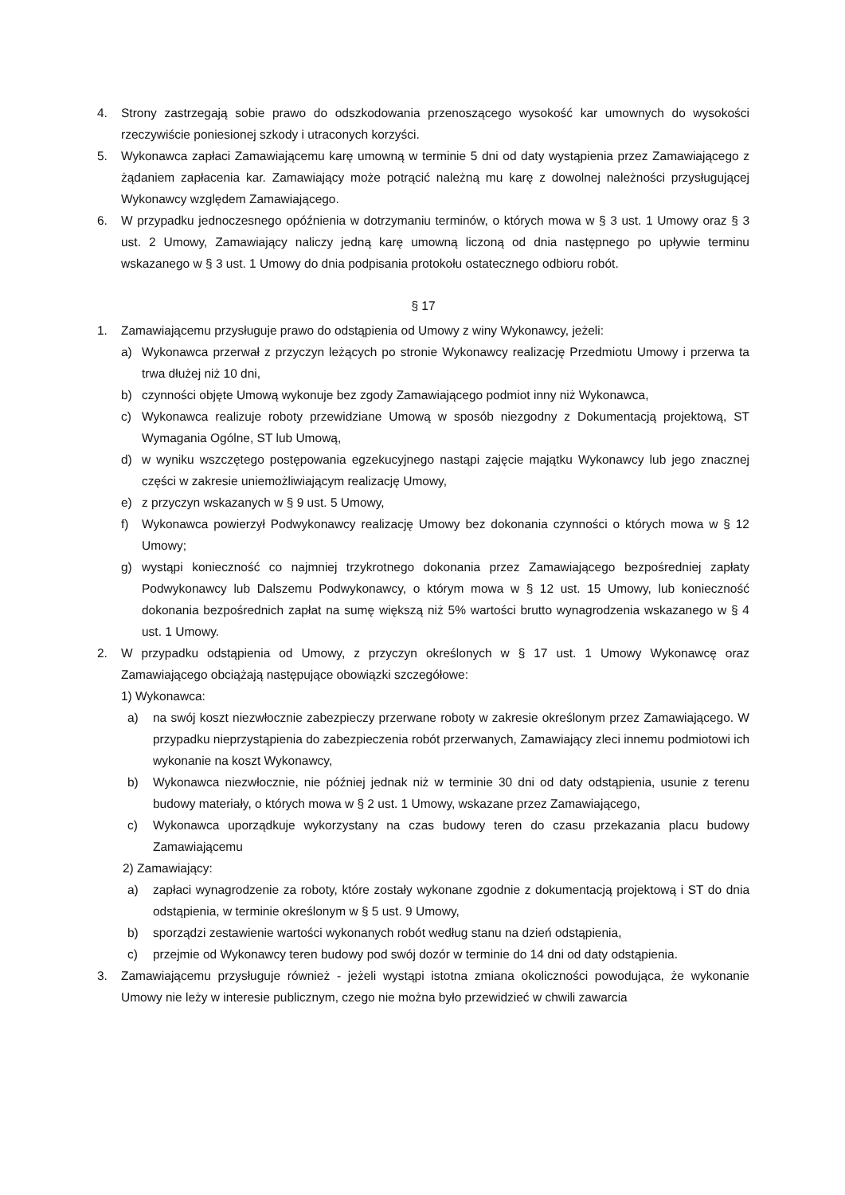4. Strony zastrzegają sobie prawo do odszkodowania przenoszącego wysokość kar umownych do wysokości rzeczywiście poniesionej szkody i utraconych korzyści.
5. Wykonawca zapłaci Zamawiającemu karę umowną w terminie 5 dni od daty wystąpienia przez Zamawiającego z żądaniem zapłacenia kar. Zamawiający może potrącić należną mu karę z dowolnej należności przysługującej Wykonawcy względem Zamawiającego.
6. W przypadku jednoczesnego opóźnienia w dotrzymaniu terminów, o których mowa w § 3 ust. 1 Umowy oraz § 3 ust. 2 Umowy, Zamawiający naliczy jedną karę umowną liczoną od dnia następnego po upływie terminu wskazanego w § 3 ust. 1 Umowy do dnia podpisania protokołu ostatecznego odbioru robót.
§ 17
1. Zamawiającemu przysługuje prawo do odstąpienia od Umowy z winy Wykonawcy, jeżeli:
a) Wykonawca przerwał z przyczyn leżących po stronie Wykonawcy realizację Przedmiotu Umowy i przerwa ta trwa dłużej niż 10 dni,
b) czynności objęte Umową wykonuje bez zgody Zamawiającego podmiot inny niż Wykonawca,
c) Wykonawca realizuje roboty przewidziane Umową w sposób niezgodny z Dokumentacją projektową, ST Wymagania Ogólne, ST lub Umową,
d) w wyniku wszczętego postępowania egzekucyjnego nastąpi zajęcie majątku Wykonawcy lub jego znacznej części w zakresie uniemożliwiającym realizację Umowy,
e) z przyczyn wskazanych w § 9 ust. 5 Umowy,
f) Wykonawca powierzył Podwykonawcy realizację Umowy bez dokonania czynności o których mowa w § 12 Umowy;
g) wystąpi konieczność co najmniej trzykrotnego dokonania przez Zamawiającego bezpośredniej zapłaty Podwykonawcy lub Dalszemu Podwykonawcy, o którym mowa w § 12 ust. 15 Umowy, lub konieczność dokonania bezpośrednich zapłat na sumę większą niż 5% wartości brutto wynagrodzenia wskazanego w § 4 ust. 1 Umowy.
2. W przypadku odstąpienia od Umowy, z przyczyn określonych w § 17 ust. 1 Umowy Wykonawcę oraz Zamawiającego obciążają następujące obowiązki szczegółowe:
1) Wykonawca:
a) na swój koszt niezwłocznie zabezpieczy przerwane roboty w zakresie określonym przez Zamawiającego. W przypadku nieprzystąpienia do zabezpieczenia robót przerwanych, Zamawiający zleci innemu podmiotowi ich wykonanie na koszt Wykonawcy,
b) Wykonawca niezwłocznie, nie później jednak niż w terminie 30 dni od daty odstąpienia, usunie z terenu budowy materiały, o których mowa w § 2 ust. 1 Umowy, wskazane przez Zamawiającego,
c) Wykonawca uporządkuje wykorzystany na czas budowy teren do czasu przekazania placu budowy Zamawiającemu
2) Zamawiający:
a) zapłaci wynagrodzenie za roboty, które zostały wykonane zgodnie z dokumentacją projektową i ST do dnia odstąpienia, w terminie określonym w § 5 ust. 9 Umowy,
b) sporządzi zestawienie wartości wykonanych robót według stanu na dzień odstąpienia,
c) przejmie od Wykonawcy teren budowy pod swój dozór w terminie do 14 dni od daty odstąpienia.
3. Zamawiającemu przysługuje również - jeżeli wystąpi istotna zmiana okoliczności powodująca, że wykonanie Umowy nie leży w interesie publicznym, czego nie można było przewidzieć w chwili zawarcia